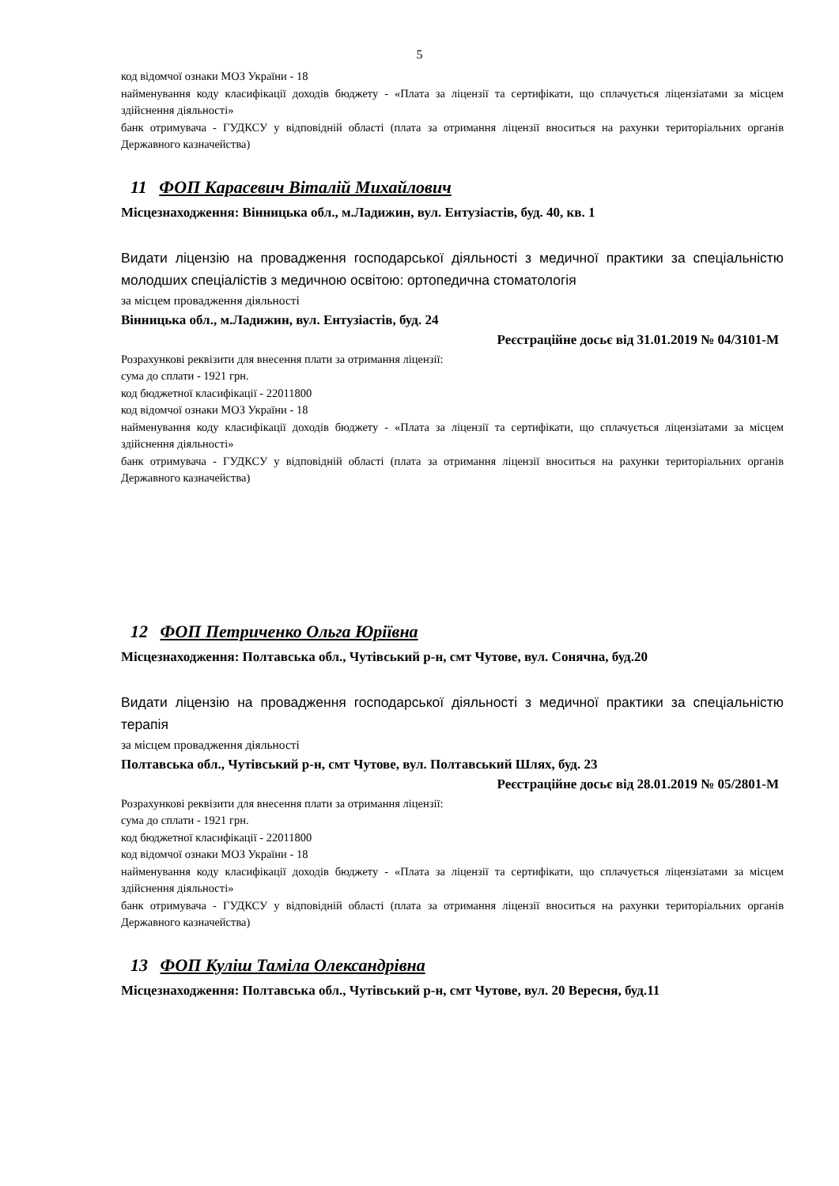5
код відомчої ознаки МОЗ України - 18
найменування коду класифікації доходів бюджету - «Плата за ліцензії та сертифікати, що сплачується ліцензіатами за місцем здійснення діяльності»
банк отримувача - ГУДКСУ у відповідній області (плата за отримання ліцензії вноситься на рахунки територіальних органів Державного казначейства)
11 ФОП Карасевич Віталій Михайлович
Місцезнаходження: Вінницька обл., м.Ладижин, вул. Ентузіастів, буд. 40, кв. 1
Видати ліцензію на провадження господарської діяльності з медичної практики за спеціальністю молодших спеціалістів з медичною освітою: ортопедична стоматологія
за місцем провадження діяльності
Вінницька обл., м.Ладижин, вул. Ентузіастів, буд. 24
Реєстраційне досьє від 31.01.2019 № 04/3101-М
Розрахункові реквізити для внесення плати за отримання ліцензії:
сума до сплати - 1921 грн.
код бюджетної класифікації - 22011800
код відомчої ознаки МОЗ України - 18
найменування коду класифікації доходів бюджету - «Плата за ліцензії та сертифікати, що сплачується ліцензіатами за місцем здійснення діяльності»
банк отримувача - ГУДКСУ у відповідній області (плата за отримання ліцензії вноситься на рахунки територіальних органів Державного казначейства)
12 ФОП Петриченко Ольга Юріївна
Місцезнаходження: Полтавська обл., Чутівський р-н, смт Чутове, вул. Сонячна, буд.20
Видати ліцензію на провадження господарської діяльності з медичної практики за спеціальністю терапія
за місцем провадження діяльності
Полтавська обл., Чутівський р-н, смт Чутове, вул. Полтавський Шлях, буд. 23
Реєстраційне досьє від 28.01.2019 № 05/2801-М
Розрахункові реквізити для внесення плати за отримання ліцензії:
сума до сплати - 1921 грн.
код бюджетної класифікації - 22011800
код відомчої ознаки МОЗ України - 18
найменування коду класифікації доходів бюджету - «Плата за ліцензії та сертифікати, що сплачується ліцензіатами за місцем здійснення діяльності»
банк отримувача - ГУДКСУ у відповідній області (плата за отримання ліцензії вноситься на рахунки територіальних органів Державного казначейства)
13 ФОП Куліш Таміла Олександрівна
Місцезнаходження: Полтавська обл., Чутівський р-н, смт Чутове, вул. 20 Вересня, буд.11